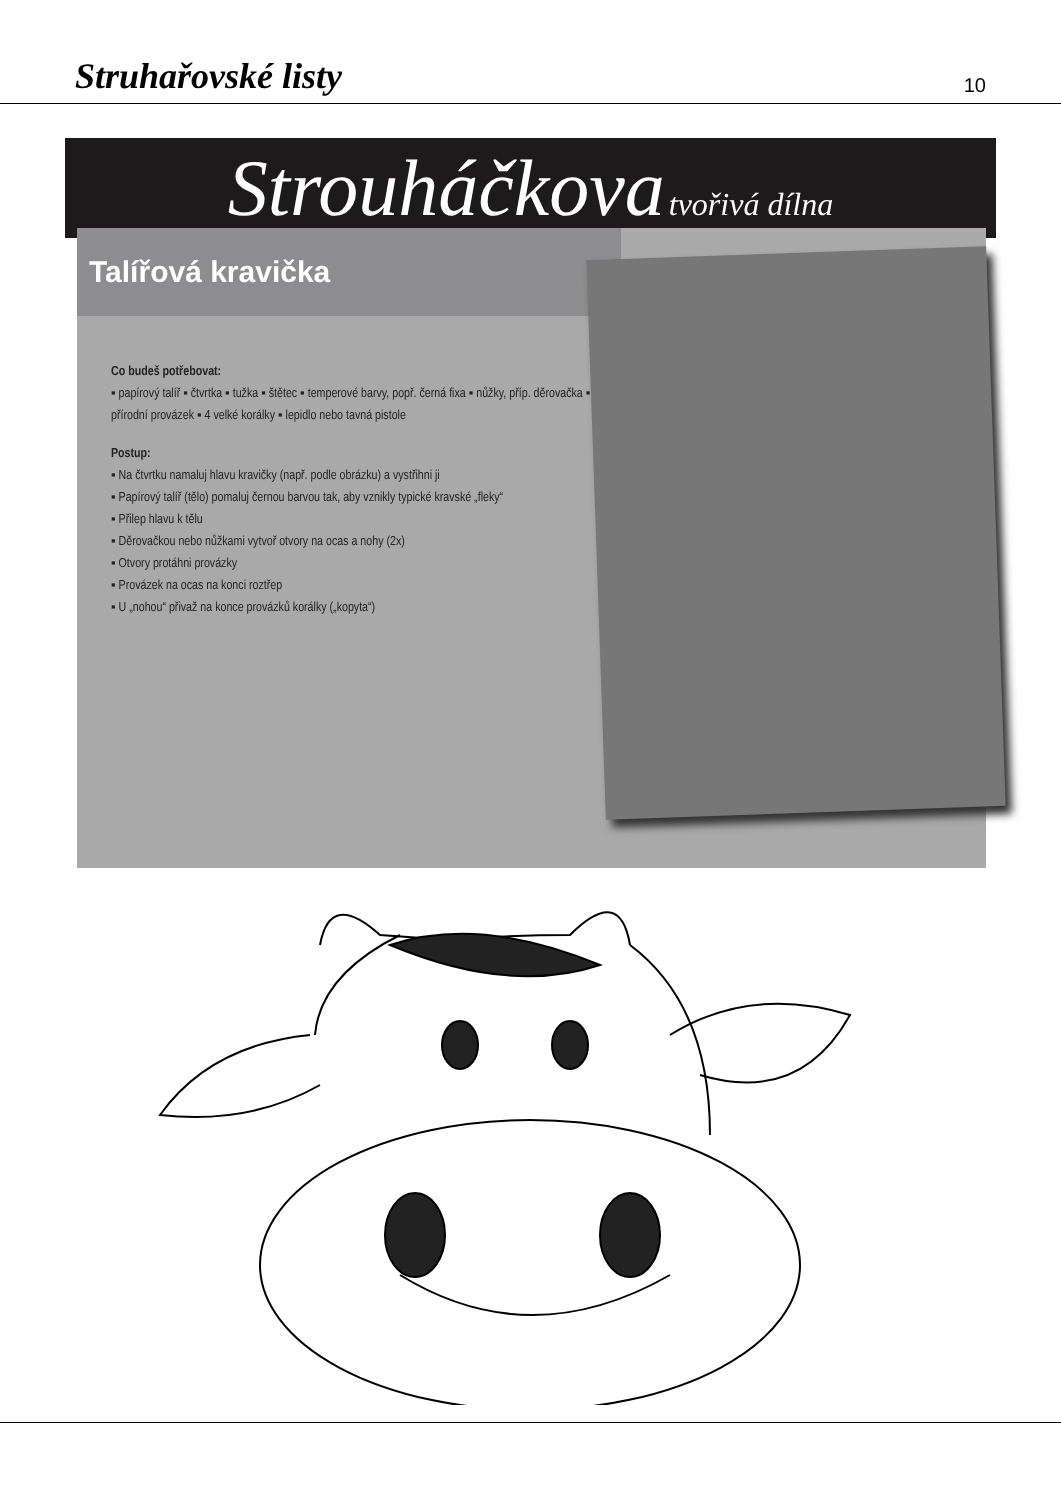Struhařovské listy 10
Strouháčkova tvořivá dílna
Talířová kravička
Co budeš potřebovat:
▪ papírový talíř ▪ čtvrtka ▪ tužka ▪ štětec ▪ temperové barvy, popř. černá fixa ▪ nůžky, příp. děrovačka ▪ přírodní provázek ▪ 4 velké korálky ▪ lepidlo nebo tavná pistole
Postup:
▪ Na čtvrtku namaluj hlavu kravičky (např. podle obrázku) a vystřihni ji
▪ Papírový talíř (tělo) pomaluj černou barvou tak, aby vznikly typické kravské „fleky“
▪ Přilep hlavu k tělu
▪ Děrovačkou nebo nůžkami vytvoř otvory na ocas a nohy (2x)
▪ Otvory protáhni provázky
▪ Provázek na ocas na konci roztřep
▪ U „nohou“ přivaž na konce provázků korálky („kopyta“)